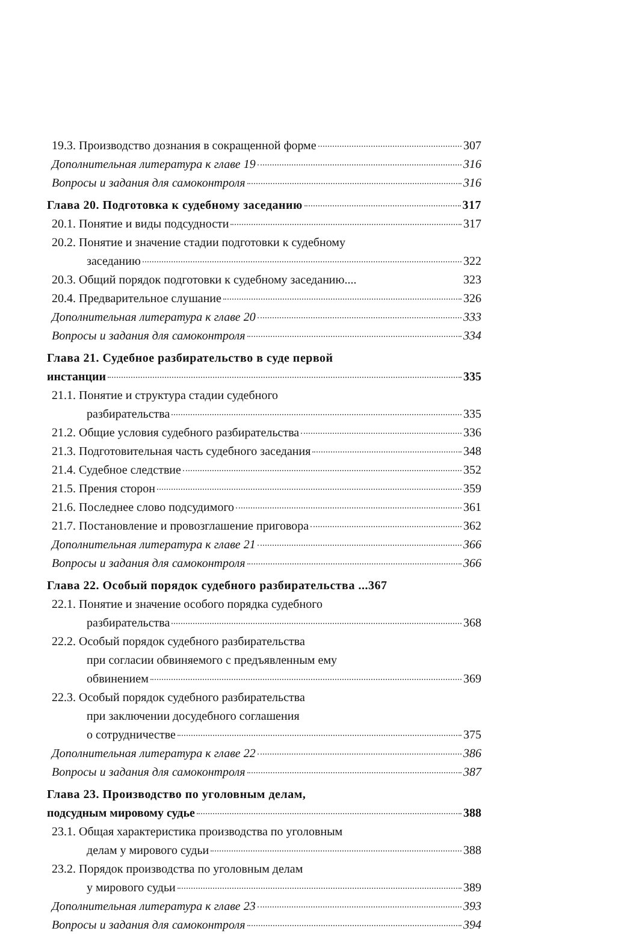19.3. Производство дознания в сокращенной форме 307
Дополнительная литература к главе 19 316
Вопросы и задания для самоконтроля 316
Глава 20. Подготовка к судебному заседанию 317
20.1. Понятие и виды подсудности 317
20.2. Понятие и значение стадии подготовки к судебному
заседанию 322
20.3. Общий порядок подготовки к судебному заседанию.... 323
20.4. Предварительное слушание 326
Дополнительная литература к главе 20 333
Вопросы и задания для самоконтроля 334
Глава 21. Судебное разбирательство в суде первой
инстанции 335
21.1. Понятие и структура стадии судебного
разбирательства 335
21.2. Общие условия судебного разбирательства 336
21.3. Подготовительная часть судебного заседания 348
21.4. Судебное следствие 352
21.5. Прения сторон 359
21.6. Последнее слово подсудимого 361
21.7. Постановление и провозглашение приговора 362
Дополнительная литература к главе 21 366
Вопросы и задания для самоконтроля 366
Глава 22. Особый порядок судебного разбирательства ... 367
22.1. Понятие и значение особого порядка судебного
разбирательства 368
22.2. Особый порядок судебного разбирательства
при согласии обвиняемого с предъявленным ему
обвинением 369
22.3. Особый порядок судебного разбирательства
при заключении досудебного соглашения
о сотрудничестве 375
Дополнительная литература к главе 22 386
Вопросы и задания для самоконтроля 387
Глава 23. Производство по уголовным делам,
подсудным мировому судье 388
23.1. Общая характеристика производства по уголовным
делам у мирового судьи 388
23.2. Порядок производства по уголовным делам
у мирового судьи 389
Дополнительная литература к главе 23 393
Вопросы и задания для самоконтроля 394